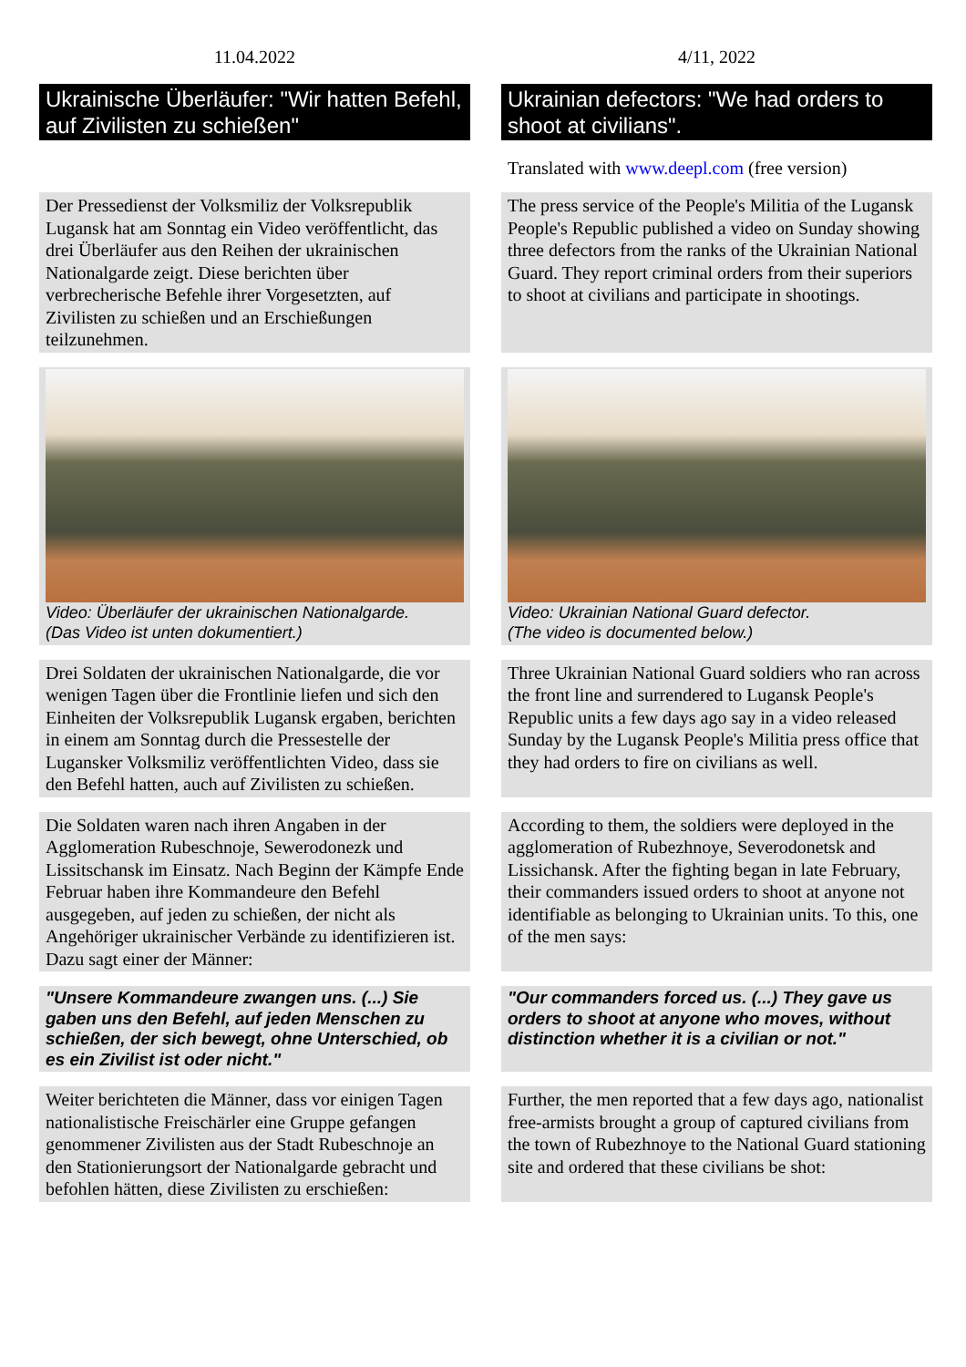| 11.04.2022 | 4/11, 2022 |
| Ukrainische Überläufer: "Wir hatten Befehl, auf Zivilisten zu schießen" | Ukrainian defectors: "We had orders to shoot at civilians". |
| | Translated with www.deepl.com (free version) |
| Der Pressedienst der Volksmiliz der Volksrepublik Lugansk hat am Sonntag ein Video veröffentlicht, das drei Überläufer aus den Reihen der ukrainischen Nationalgarde zeigt. Diese berichten über verbrecherische Befehle ihrer Vorgesetzten, auf Zivilisten zu schießen und an Erschießungen teilzunehmen. | The press service of the People's Militia of the Lugansk People's Republic published a video on Sunday showing three defectors from the ranks of the Ukrainian National Guard. They report criminal orders from their superiors to shoot at civilians and participate in shootings. |
| Video: Überläufer der ukrainischen Nationalgarde. (Das Video ist unten dokumentiert.) | Video: Ukrainian National Guard defector. (The video is documented below.) |
| Drei Soldaten der ukrainischen Nationalgarde, die vor wenigen Tagen über die Frontlinie liefen und sich den Einheiten der Volksrepublik Lugansk ergaben, berichten in einem am Sonntag durch die Pressestelle der Lugansker Volksmiliz veröffentlichten Video, dass sie den Befehl hatten, auch auf Zivilisten zu schießen. | Three Ukrainian National Guard soldiers who ran across the front line and surrendered to Lugansk People's Republic units a few days ago say in a video released Sunday by the Lugansk People's Militia press office that they had orders to fire on civilians as well. |
| Die Soldaten waren nach ihren Angaben in der Agglomeration Rubeschnoje, Sewerodonezk und Lissitschansk im Einsatz. Nach Beginn der Kämpfe Ende Februar haben ihre Kommandeure den Befehl ausgegeben, auf jeden zu schießen, der nicht als Angehöriger ukrainischer Verbände zu identifizieren ist. Dazu sagt einer der Männer: | According to them, the soldiers were deployed in the agglomeration of Rubezhnoye, Severodonetsk and Lissichansk. After the fighting began in late February, their commanders issued orders to shoot at anyone not identifiable as belonging to Ukrainian units. To this, one of the men says: |
| "Unsere Kommandeure zwangen uns. (...) Sie gaben uns den Befehl, auf jeden Menschen zu schießen, der sich bewegt, ohne Unterschied, ob es ein Zivilist ist oder nicht." | "Our commanders forced us. (...) They gave us orders to shoot at anyone who moves, without distinction whether it is a civilian or not." |
| Weiter berichteten die Männer, dass vor einigen Tagen nationalistische Freischärler eine Gruppe gefangen genommener Zivilisten aus der Stadt Rubeschnoje an den Stationierungsort der Nationalgarde gebracht und befohlen hätten, diese Zivilisten zu erschießen: | Further, the men reported that a few days ago, nationalist free-armists brought a group of captured civilians from the town of Rubezhnoye to the National Guard stationing site and ordered that these civilians be shot: |